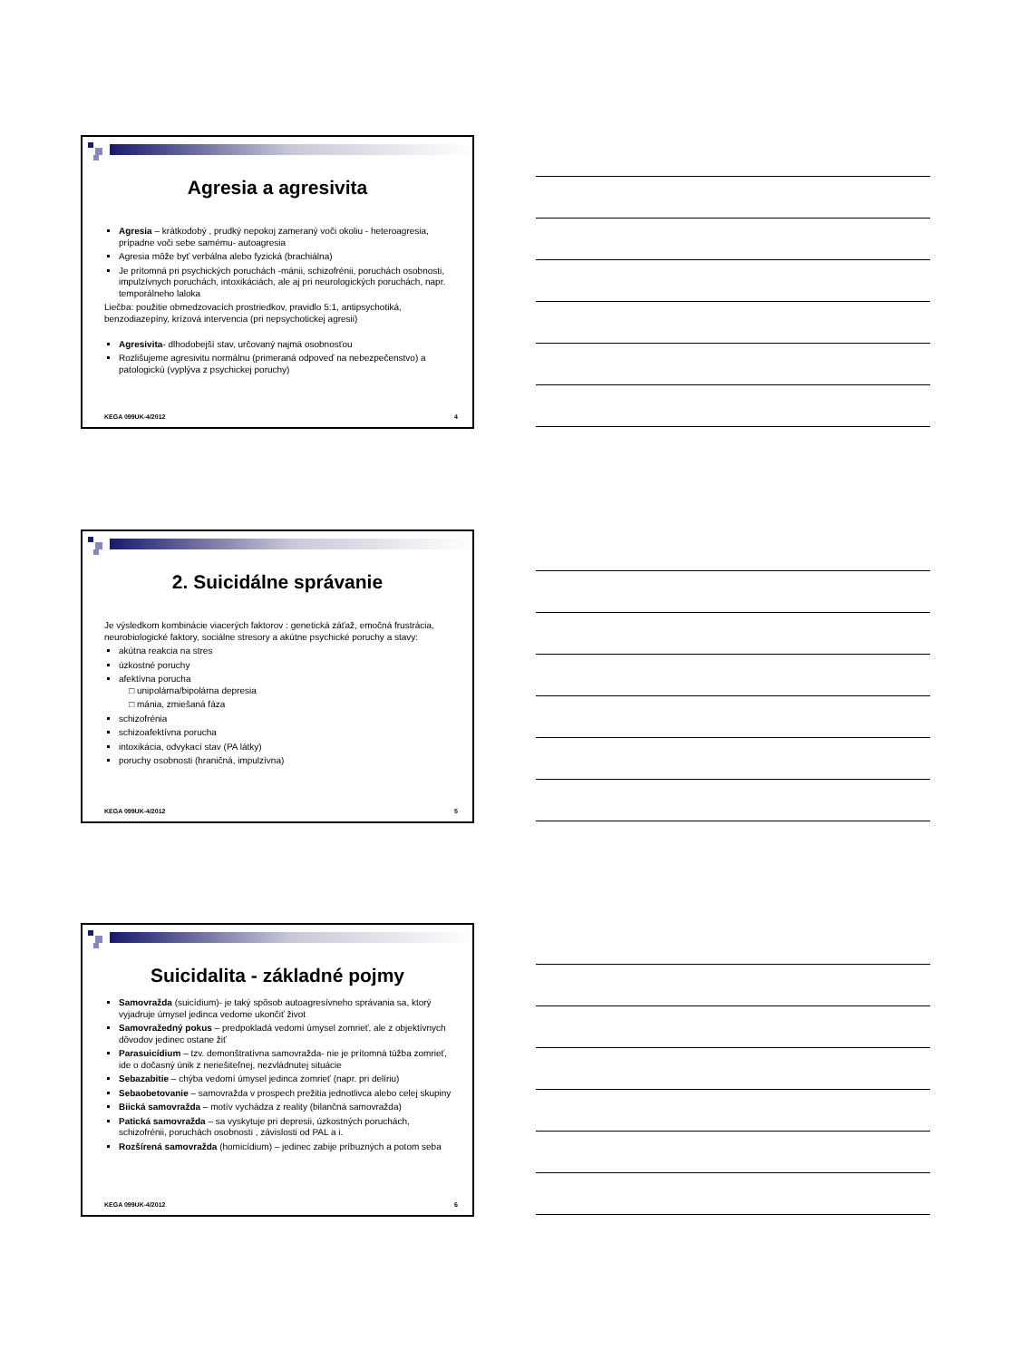Agresia a agresivita
Agresia – krátkodobý , prudký nepokoj zameraný voči okoliu - heteroagresia, prípadne voči sebe samému- autoagresia
Agresia môže byť verbálna alebo fyzická (brachiálna)
Je prítomná pri psychických poruchách -mánii, schizofrénii, poruchách osobnosti, impulzívnych poruchách, intoxikáciách, ale aj pri neurologických poruchách, napr. temporálneho laloka
Liečba: použitie obmedzovacích prostriedkov, pravidlo 5:1, antipsychotiká, benzodiazepíny, krízová intervencia (pri nepsychotickej agresii)
Agresivita- dlhodobejší stav, určovaný najmä osobnosťou
Rozlišujeme agresivitu normálnu (primeraná odpoveď na nebezpečenstvo) a patologickú (vyplýva z psychickej poruchy)
KEGA 099UK-4/2012 4
2. Suicidálne správanie
Je výsledkom kombinácie viacerých faktorov : genetická záťaž, emočná frustrácia, neurobiologické faktory, sociálne stresory a akútne psychické poruchy a stavy:
akútna reakcia na stres
úzkostné poruchy
afektívna porucha
unipolárna/bipolárna depresia
mánia, zmiešaná fáza
schizofrénia
schizoafektívna porucha
intoxikácia, odvykací stav (PA látky)
poruchy osobnosti (hraničná, impulzívna)
KEGA 099UK-4/2012 5
Suicidalita - základné pojmy
Samovražda (suicídium)- je taký spôsob autoagresívneho správania sa, ktorý vyjadruje úmysel jedinca vedome ukončiť život
Samovražedný pokus – predpokladá vedomí úmysel zomrieť, ale z objektívnych dôvodov jedinec ostane žiť
Parasuicídium – tzv. demonštratívna samovražda- nie je prítomná túžba zomrieť, ide o dočasný únik z neriešiteľnej, nezvládnutej situácie
Sebazabitie – chýba vedomí úmysel jedinca zomrieť (napr. pri delíriu)
Sebaobetovanie – samovražda v prospech prežitia jednotlivca alebo celej skupiny
Biická samovražda – motív vychádza z reality (bilančná samovražda)
Patická samovražda – sa vyskytuje pri depresii, úzkostných poruchách, schizofrénii, poruchách osobnosti , závislosti od PAL a i.
Rozšírená samovražda (homicídium) – jedinec zabije príbuzných a potom seba
KEGA 099UK-4/2012 6